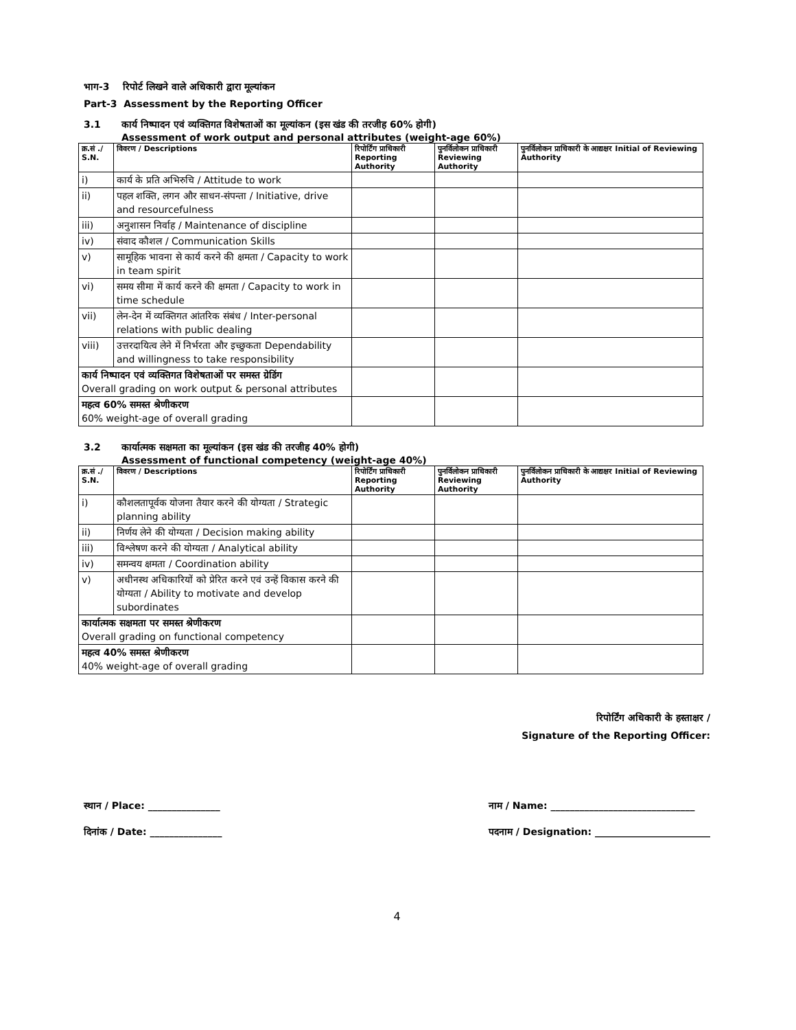भाग-3 रिपोर्ट लिखने वाले अधिकारी द्वारा मूल्यांकन
Part-3 Assessment by the Reporting Officer
3.1 कार्य निष्पादन एवं व्यक्तिगत विशेषताओं का मूल्यांकन (इस खंड की तरजीह 60% होगी)
Assessment of work output and personal attributes (weight-age 60%)
| क्र.सं ./ S.N. | विवरण / Descriptions | रिपोर्टिंग प्राधिकारी Reporting Authority | पुनर्विलोकन प्राधिकारी Reviewing Authority | पुनर्विलोकन प्राधिकारी के आद्यक्षर Initial of Reviewing Authority |
| --- | --- | --- | --- | --- |
| i) | कार्य के प्रति अभिरुचि / Attitude to work | | | |
| ii) | पहल शक्ति, लगन और साधन-संपन्ता / Initiative, drive and resourcefulness | | | |
| iii) | अनुशासन निर्वाह / Maintenance of discipline | | | |
| iv) | संवाद कौशल / Communication Skills | | | |
| v) | सामूहिक भावना से कार्य करने की क्षमता / Capacity to work in team spirit | | | |
| vi) | समय सीमा में कार्य करने की क्षमता / Capacity to work in time schedule | | | |
| vii) | लेन-देन में व्यक्तिगत आंतरिक संबंध / Inter-personal relations with public dealing | | | |
| viii) | उत्तरदायित्व लेने में निर्भरता और इच्छुकता Dependability and willingness to take responsibility | | | |
| कार्य निष्पादन एवं व्यक्तिगत विशेषताओं पर समस्त ग्रेडिंग Overall grading on work output & personal attributes | | | | |
| महत्व 60% समस्त श्रेणीकरण 60% weight-age of overall grading | | | | |
3.2 कार्यात्मक सक्षमता का मूल्यांकन (इस खंड की तरजीह 40% होगी)
Assessment of functional competency (weight-age 40%)
| क्र.सं ./ S.N. | विवरण / Descriptions | रिपोर्टिंग प्राधिकारी Reporting Authority | पुनर्विलोकन प्राधिकारी Reviewing Authority | पुनर्विलोकन प्राधिकारी के आद्यक्षर Initial of Reviewing Authority |
| --- | --- | --- | --- | --- |
| i) | कौशलतापूर्वक योजना तैयार करने की योग्यता / Strategic planning ability | | | |
| ii) | निर्णय लेने की योग्यता / Decision making ability | | | |
| iii) | विश्लेषण करने की योग्यता / Analytical ability | | | |
| iv) | समन्वय क्षमता / Coordination ability | | | |
| v) | अधीनस्थ अधिकारियों को प्रेरित करने एवं उन्हें विकास करने की योग्यता / Ability to motivate and develop subordinates | | | |
| कार्यात्मक सक्षमता पर समस्त श्रेणीकरण Overall grading on functional competency | | | | |
| महत्व 40% समस्त श्रेणीकरण 40% weight-age of overall grading | | | | |
रिपोर्टिंग अधिकारी के हस्ताक्षर /
Signature of the Reporting Officer:
स्थान / Place: _______________
दिनांक / Date: _______________
नाम / Name: ______________________________
पदनाम / Designation: ________________________
4